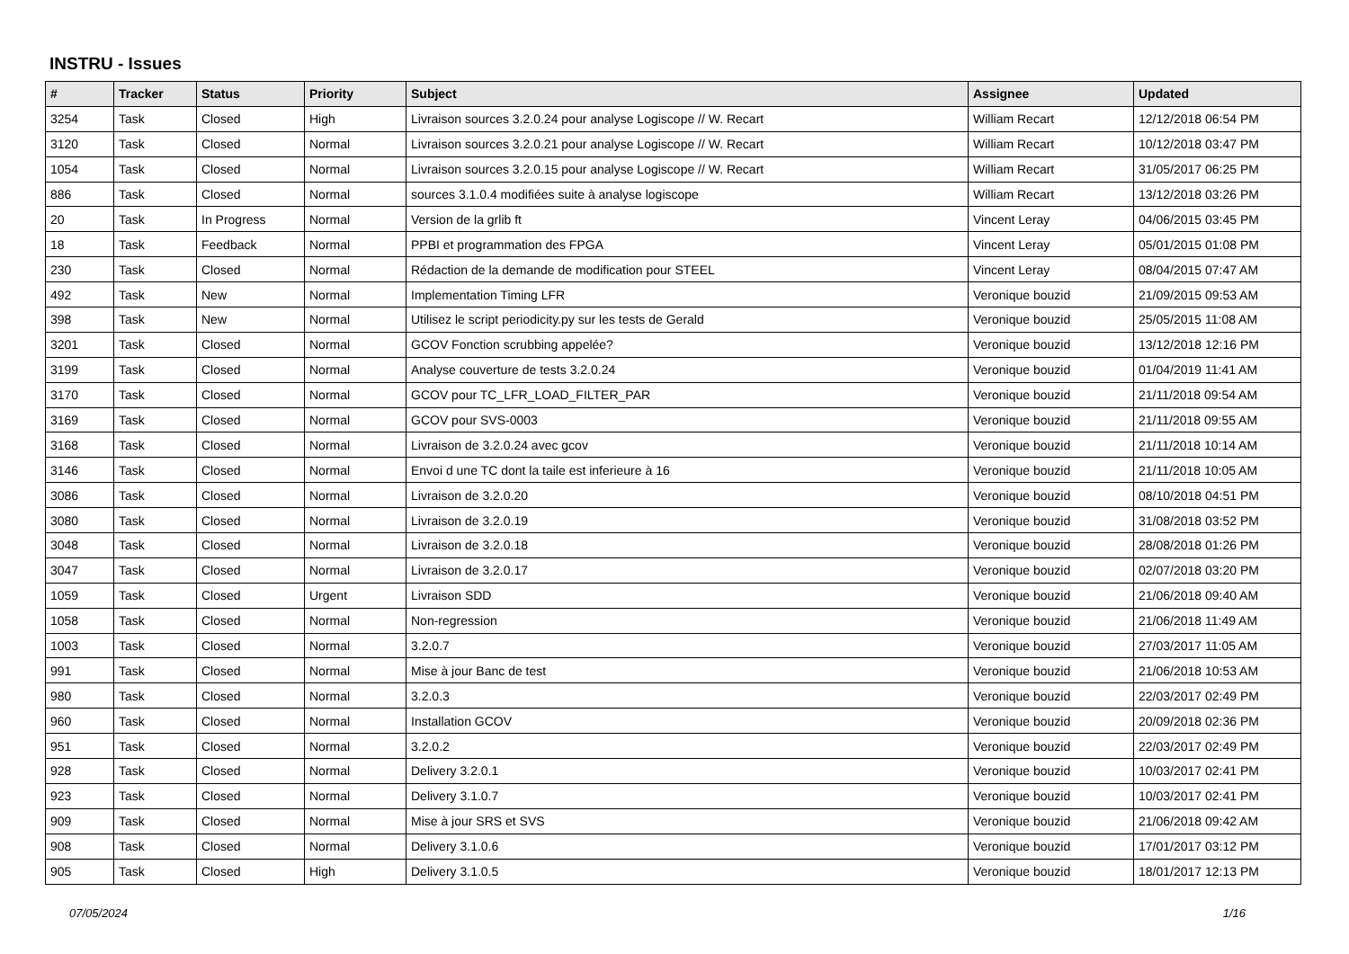INSTRU - Issues
| # | Tracker | Status | Priority | Subject | Assignee | Updated |
| --- | --- | --- | --- | --- | --- | --- |
| 3254 | Task | Closed | High | Livraison sources 3.2.0.24 pour analyse Logiscope // W. Recart | William Recart | 12/12/2018 06:54 PM |
| 3120 | Task | Closed | Normal | Livraison sources 3.2.0.21 pour analyse Logiscope // W. Recart | William Recart | 10/12/2018 03:47 PM |
| 1054 | Task | Closed | Normal | Livraison sources 3.2.0.15 pour analyse Logiscope // W. Recart | William Recart | 31/05/2017 06:25 PM |
| 886 | Task | Closed | Normal | sources 3.1.0.4 modifiées suite à analyse logiscope | William Recart | 13/12/2018 03:26 PM |
| 20 | Task | In Progress | Normal | Version de la grlib ft | Vincent Leray | 04/06/2015 03:45 PM |
| 18 | Task | Feedback | Normal | PPBI et programmation des FPGA | Vincent Leray | 05/01/2015 01:08 PM |
| 230 | Task | Closed | Normal | Rédaction de la demande de modification pour STEEL | Vincent Leray | 08/04/2015 07:47 AM |
| 492 | Task | New | Normal | Implementation Timing LFR | Veronique bouzid | 21/09/2015 09:53 AM |
| 398 | Task | New | Normal | Utilisez le script periodicity.py sur les tests de Gerald | Veronique bouzid | 25/05/2015 11:08 AM |
| 3201 | Task | Closed | Normal | GCOV Fonction scrubbing appelée? | Veronique bouzid | 13/12/2018 12:16 PM |
| 3199 | Task | Closed | Normal | Analyse couverture de tests 3.2.0.24 | Veronique bouzid | 01/04/2019 11:41 AM |
| 3170 | Task | Closed | Normal | GCOV pour TC_LFR_LOAD_FILTER_PAR | Veronique bouzid | 21/11/2018 09:54 AM |
| 3169 | Task | Closed | Normal | GCOV pour SVS-0003 | Veronique bouzid | 21/11/2018 09:55 AM |
| 3168 | Task | Closed | Normal | Livraison de 3.2.0.24 avec gcov | Veronique bouzid | 21/11/2018 10:14 AM |
| 3146 | Task | Closed | Normal | Envoi d une TC dont la taile est inferieure à 16 | Veronique bouzid | 21/11/2018 10:05 AM |
| 3086 | Task | Closed | Normal | Livraison de 3.2.0.20 | Veronique bouzid | 08/10/2018 04:51 PM |
| 3080 | Task | Closed | Normal | Livraison de 3.2.0.19 | Veronique bouzid | 31/08/2018 03:52 PM |
| 3048 | Task | Closed | Normal | Livraison de 3.2.0.18 | Veronique bouzid | 28/08/2018 01:26 PM |
| 3047 | Task | Closed | Normal | Livraison de 3.2.0.17 | Veronique bouzid | 02/07/2018 03:20 PM |
| 1059 | Task | Closed | Urgent | Livraison SDD | Veronique bouzid | 21/06/2018 09:40 AM |
| 1058 | Task | Closed | Normal | Non-regression | Veronique bouzid | 21/06/2018 11:49 AM |
| 1003 | Task | Closed | Normal | 3.2.0.7 | Veronique bouzid | 27/03/2017 11:05 AM |
| 991 | Task | Closed | Normal | Mise à jour Banc de test | Veronique bouzid | 21/06/2018 10:53 AM |
| 980 | Task | Closed | Normal | 3.2.0.3 | Veronique bouzid | 22/03/2017 02:49 PM |
| 960 | Task | Closed | Normal | Installation GCOV | Veronique bouzid | 20/09/2018 02:36 PM |
| 951 | Task | Closed | Normal | 3.2.0.2 | Veronique bouzid | 22/03/2017 02:49 PM |
| 928 | Task | Closed | Normal | Delivery 3.2.0.1 | Veronique bouzid | 10/03/2017 02:41 PM |
| 923 | Task | Closed | Normal | Delivery 3.1.0.7 | Veronique bouzid | 10/03/2017 02:41 PM |
| 909 | Task | Closed | Normal | Mise à jour SRS et SVS | Veronique bouzid | 21/06/2018 09:42 AM |
| 908 | Task | Closed | Normal | Delivery 3.1.0.6 | Veronique bouzid | 17/01/2017 03:12 PM |
| 905 | Task | Closed | High | Delivery 3.1.0.5 | Veronique bouzid | 18/01/2017 12:13 PM |
07/05/2024 1/16